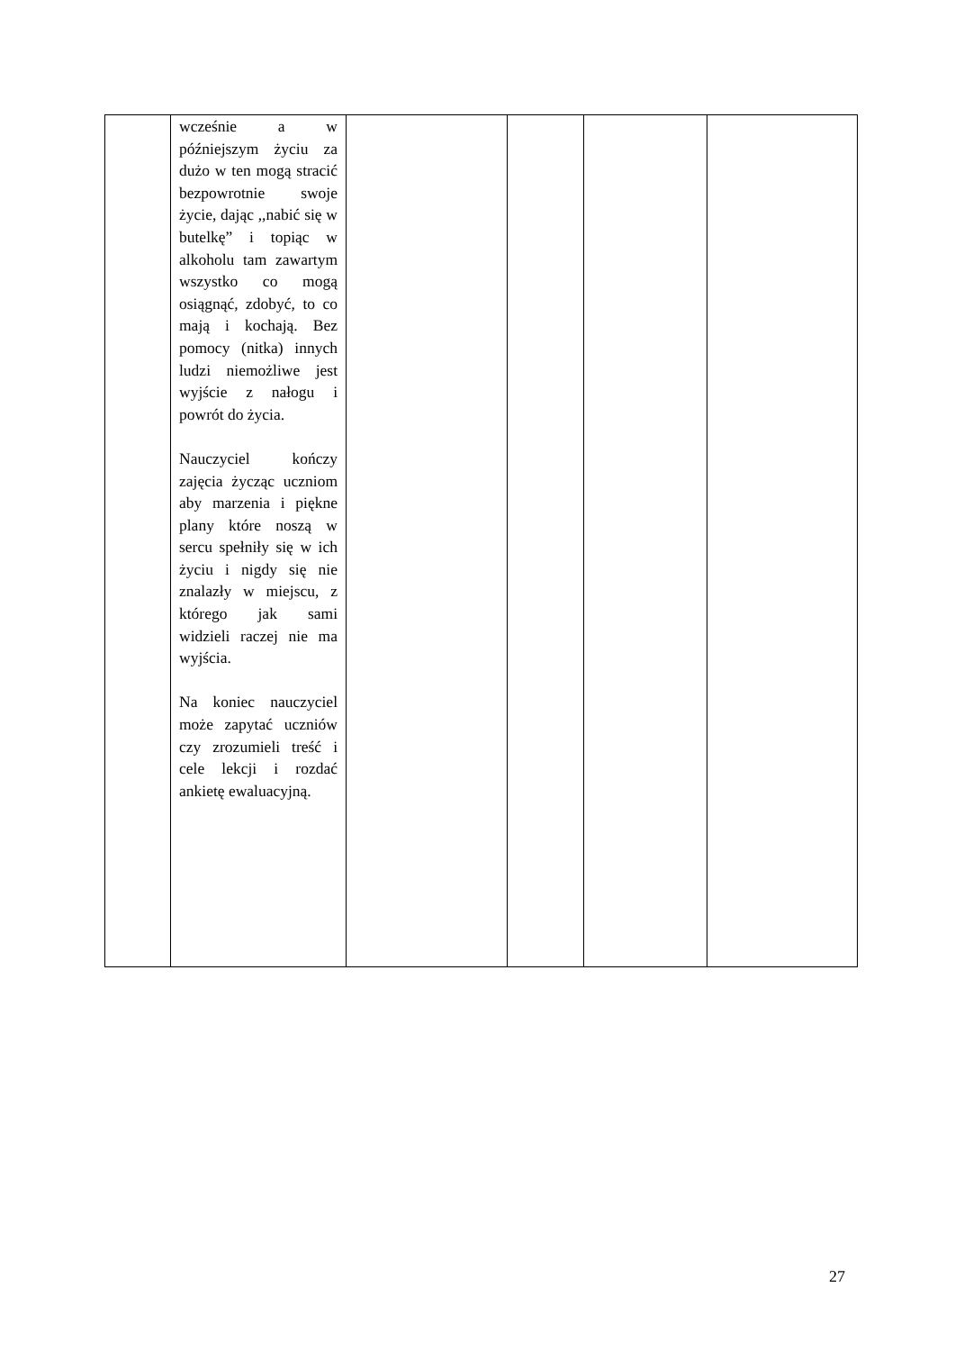| | wcześnie a w późniejszym życiu za dużo w ten mogą stracić bezpowrotnie swoje życie, dając ,,nabić się w butelkę” i topiąc w alkoholu tam zawartym wszystko co mogą osiągnąć, zdobyć, to co mają i kochają. Bez pomocy (nitka) innych ludzi niemożliwe jest wyjście z nałogu i powrót do życia. Nauczyciel kończy zajęcia życząc uczniom aby marzenia i piękne plany które noszą w sercu spełniły się w ich życiu i nigdy się nie znalazły w miejscu, z którego jak sami widzieli raczej nie ma wyjścia. Na koniec nauczyciel może zapytać uczniów czy zrozumieli treść i cele lekcji i rozdać ankietę ewaluacyjną. | | | | |
27